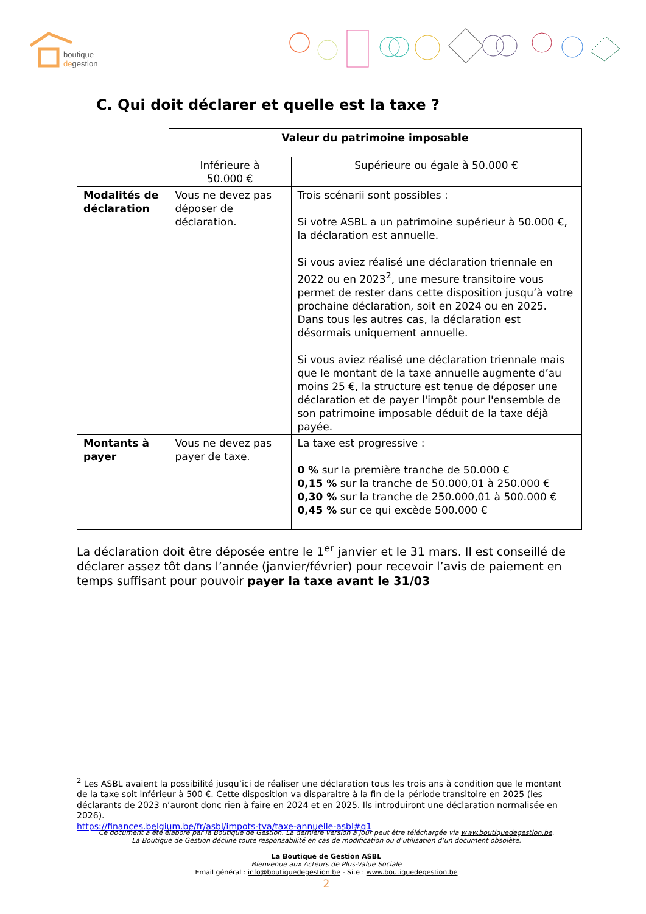boutique
degestion
C. Qui doit déclarer et quelle est la taxe ?
| | Valeur du patrimoine imposable | |
| | Inférieure à 50.000 € | Supérieure ou égale à 50.000 € |
| Modalités de déclaration | Vous ne devez pas déposer de déclaration. | Trois scénarii sont possibles : Si votre ASBL a un patrimoine supérieur à 50.000 €, la déclaration est annuelle. Si vous aviez réalisé une déclaration triennale en 2022 ou en 2023<sup>2</sup>, une mesure transitoire vous permet de rester dans cette disposition jusqu’à votre prochaine déclaration, soit en 2024 ou en 2025. Dans tous les autres cas, la déclaration est désormais uniquement annuelle. Si vous aviez réalisé une déclaration triennale mais que le montant de la taxe annuelle augmente d’au moins 25 €, la structure est tenue de déposer une déclaration et de payer l'impôt pour l'ensemble de son patrimoine imposable déduit de la taxe déjà payée. |
| Montants à payer | Vous ne devez pas payer de taxe. | La taxe est progressive : 0 % sur la première tranche de 50.000 € 0,15 % sur la tranche de 50.000,01 à 250.000 € 0,30 % sur la tranche de 250.000,01 à 500.000 € 0,45 % sur ce qui excède 500.000 € |
La déclaration doit être déposée entre le 1<sup>er</sup> janvier et le 31 mars. Il est conseillé de déclarer assez tôt dans l’année (janvier/février) pour recevoir l’avis de paiement en temps suffisant pour pouvoir payer la taxe avant le 31/03
<sup>2</sup> Les ASBL avaient la possibilité jusqu’ici de réaliser une déclaration tous les trois ans à condition que le montant de la taxe soit inférieur à 500 €. Cette disposition va disparaitre à la fin de la période transitoire en 2025 (les déclarants de 2023 n’auront donc rien à faire en 2024 et en 2025. Ils introduiront une déclaration normalisée en 2026).
https://finances.belgium.be/fr/asbl/impots-tva/taxe-annuelle-asbl#q1
Ce document a été élaboré par la Boutique de Gestion. La dernière version à jour peut être téléchargée via www.boutiquedegestion.be.
La Boutique de Gestion décline toute responsabilité en cas de modification ou d’utilisation d’un document obsolète.
La Boutique de Gestion ASBL
Bienvenue aux Acteurs de Plus-Value Sociale
Email général : info@boutiquedegestion.be - Site : www.boutiquedegestion.be
2